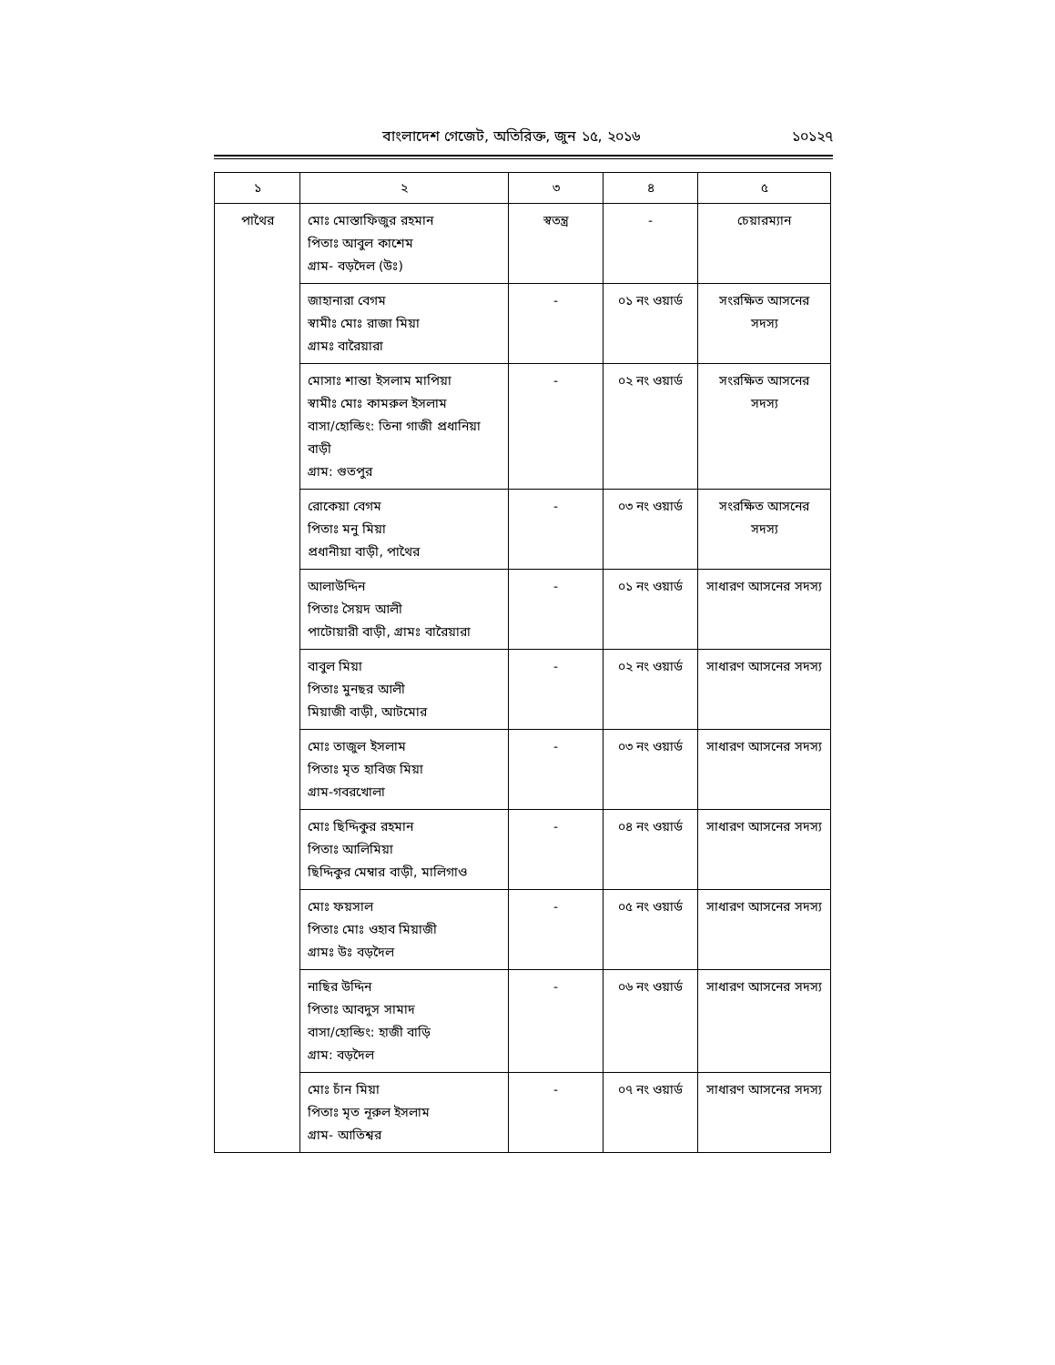বাংলাদেশ গেজেট, অতিরিক্ত, জুন ১৫, ২০১৬ ১০১২৭
| ১ | ২ | ৩ | ৪ | ৫ |
| --- | --- | --- | --- | --- |
| পাথৈর | মোঃ মোস্তাফিজুর রহমান পিতাঃ আবুল কাশেম গ্রাম- বড়দৈল (উঃ) | স্বতন্ত্র | - | চেয়ারম্যান |
| | জাহানারা বেগম স্বামীঃ মোঃ রাজা মিয়া গ্রামঃ বারৈয়ারা | - | ০১ নং ওয়ার্ড | সংরক্ষিত আসনের সদস্য |
| | মোসাঃ শান্তা ইসলাম মাপিয়া স্বামীঃ মোঃ কামরুল ইসলাম বাসা/হোল্ডিং: তিনা গাজী প্রধানিয়া বাড়ী গ্রাম: গুতপুর | - | ০২ নং ওয়ার্ড | সংরক্ষিত আসনের সদস্য |
| | রোকেয়া বেগম পিতাঃ মনু মিয়া প্রধানীয়া বাড়ী, পাথৈর | - | ০৩ নং ওয়ার্ড | সংরক্ষিত আসনের সদস্য |
| | আলাউদ্দিন পিতাঃ সৈয়দ আলী পাটোয়ারী বাড়ী, গ্রামঃ বারৈয়ারা | - | ০১ নং ওয়ার্ড | সাধারণ আসনের সদস্য |
| | বাবুল মিয়া পিতাঃ মুনছর আলী মিয়াজী বাড়ী, আটমোর | - | ০২ নং ওয়ার্ড | সাধারণ আসনের সদস্য |
| | মোঃ তাজুল ইসলাম পিতাঃ মৃত হাবিজ মিয়া গ্রাম-গবরখোলা | - | ০৩ নং ওয়ার্ড | সাধারণ আসনের সদস্য |
| | মোঃ ছিদ্দিকুর রহমান পিতাঃ আলিমিয়া ছিদ্দিকুর মেম্বার বাড়ী, মালিগাও | - | ০৪ নং ওয়ার্ড | সাধারণ আসনের সদস্য |
| | মোঃ ফয়সাল পিতাঃ মোঃ ওহাব মিয়াজী গ্রামঃ উঃ বড়দৈল | - | ০৫ নং ওয়ার্ড | সাধারণ আসনের সদস্য |
| | নাছির উদ্দিন পিতাঃ আবদুস সামাদ বাসা/হোল্ডিং: হাজী বাড়ি গ্রাম: বড়দৈল | - | ০৬ নং ওয়ার্ড | সাধারণ আসনের সদস্য |
| | মোঃ চাঁন মিয়া পিতাঃ মৃত নূরুল ইসলাম গ্রাম- আতিশ্বর | - | ০৭ নং ওয়ার্ড | সাধারণ আসনের সদস্য |